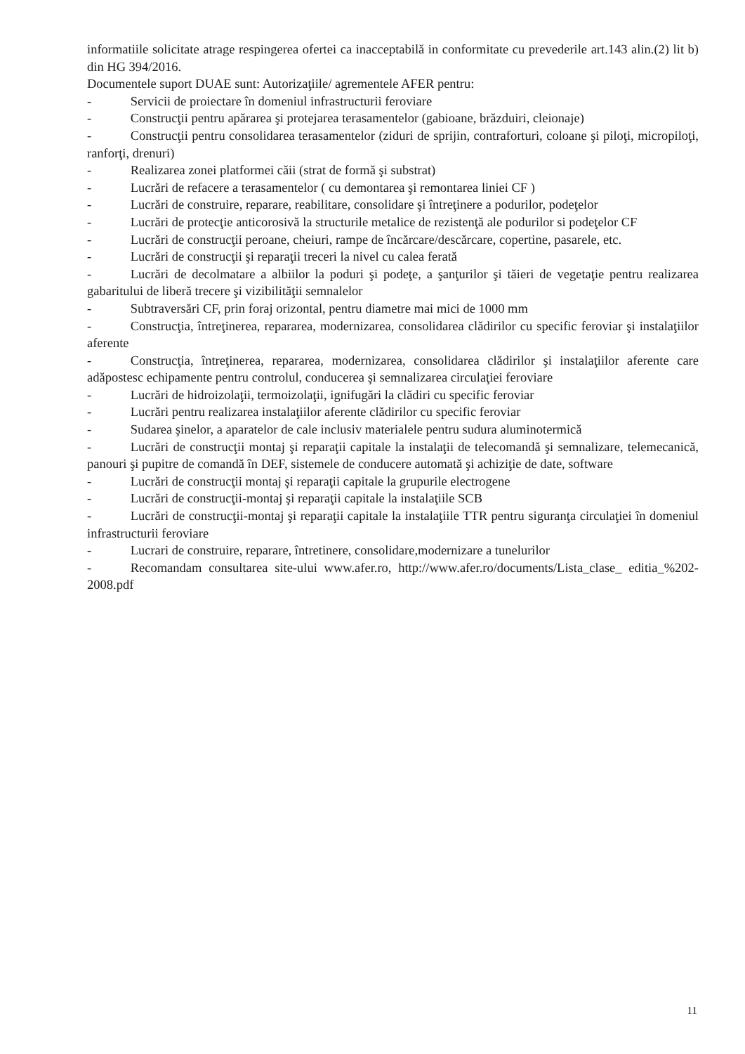informatiile solicitate atrage respingerea ofertei ca inacceptabilă in conformitate cu prevederile art.143 alin.(2) lit b) din HG 394/2016.
Documentele suport DUAE sunt: Autorizaţiile/ agrementele AFER pentru:
-   Servicii de proiectare în domeniul infrastructurii feroviare
-   Construcţii pentru apărarea şi protejarea terasamentelor (gabioane, brăzduiri, cleionaje)
-   Construcţii pentru consolidarea terasamentelor (ziduri de sprijin, contraforturi, coloane şi piloţi, micropiloţi, ranforţi, drenuri)
-   Realizarea zonei platformei căii (strat de formă şi substrat)
-   Lucrări de refacere a terasamentelor ( cu demontarea şi remontarea liniei CF )
-   Lucrări de construire, reparare, reabilitare, consolidare şi întreţinere a podurilor, podeţelor
-   Lucrări de protecţie anticorosivă la structurile metalice de rezistenţă ale podurilor si podeţelor CF
-   Lucrări de construcţii peroane, cheiuri, rampe de încărcare/descărcare, copertine, pasarele, etc.
-   Lucrări de construcţii şi reparaţii treceri la nivel cu calea ferată
-   Lucrări de decolmatare a albiilor la poduri şi podeţe, a şanţurilor şi tăieri de vegetaţie pentru realizarea gabaritului de liberă trecere şi vizibilităţii semnalelor
-   Subtraversări CF, prin foraj orizontal, pentru diametre mai mici de 1000 mm
-   Construcţia, întreţinerea, repararea, modernizarea, consolidarea clădirilor cu specific feroviar şi instalaţiilor aferente
-   Construcţia, întreţinerea, repararea, modernizarea, consolidarea clădirilor şi instalaţiilor aferente care adăpostesc echipamente pentru controlul, conducerea şi semnalizarea circulaţiei feroviare
-   Lucrări de hidroizolaţii, termoizolaţii, ignifugări la clădiri cu specific feroviar
-   Lucrări pentru realizarea instalaţiilor aferente clădirilor cu specific feroviar
-   Sudarea şinelor, a aparatelor de cale inclusiv materialele pentru sudura aluminotermică
-   Lucrări de construcţii montaj şi reparaţii capitale la instalaţii de telecomandă şi semnalizare, telemecanică, panouri şi pupitre de comandă în DEF, sistemele de conducere automată şi achiziţie de date, software
-   Lucrări de construcţii montaj şi reparaţii capitale la grupurile electrogene
-   Lucrări de construcţii-montaj şi reparaţii capitale la instalaţiile SCB
-   Lucrări de construcţii-montaj şi reparaţii capitale la instalaţiile TTR pentru siguranţa circulaţiei în domeniul infrastructurii feroviare
-   Lucrari de construire, reparare, întretinere, consolidare,modernizare a tunelurilor
-   Recomandam consultarea site-ului www.afer.ro, http://www.afer.ro/documents/Lista_clase_ editia_%202-2008.pdf
11